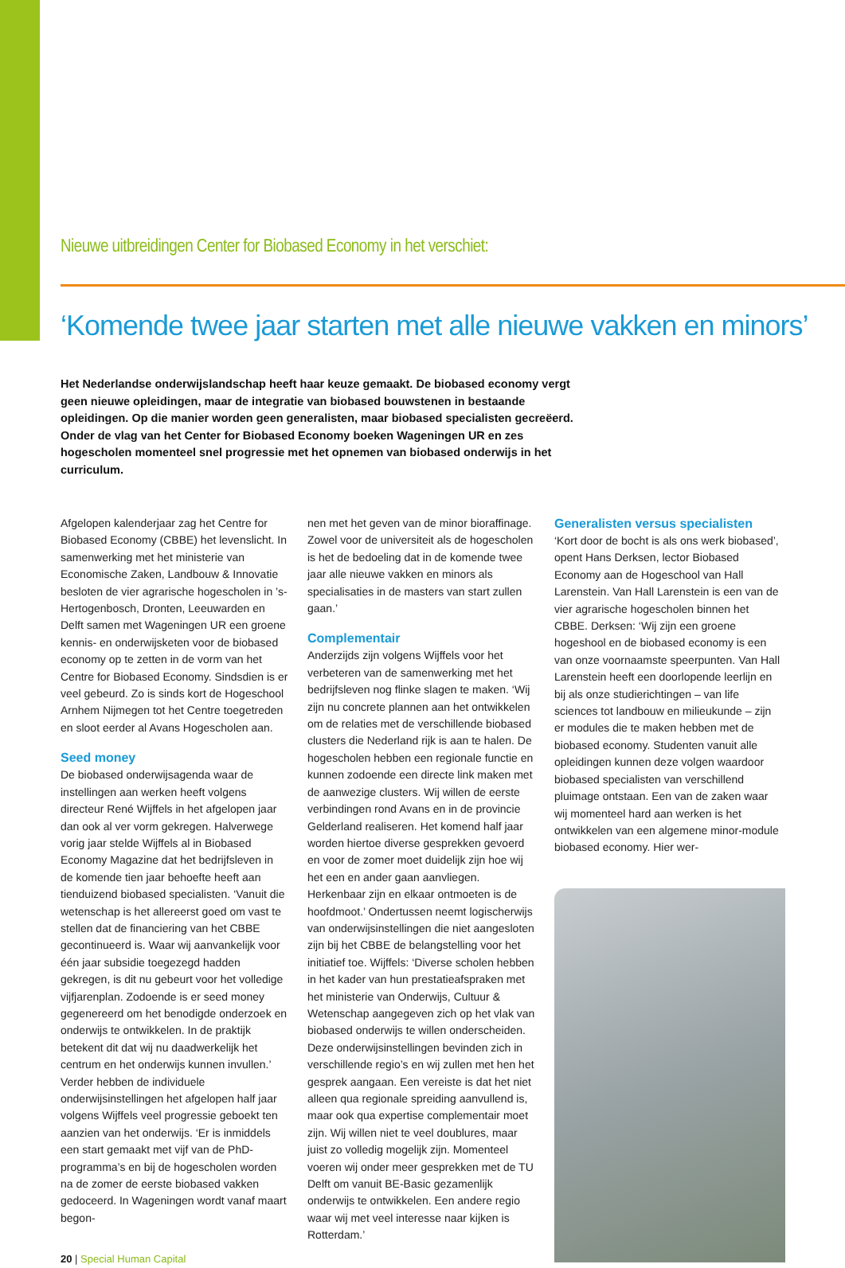Nieuwe uitbreidingen Center for Biobased Economy in het verschiet:
‘Komende twee jaar starten met alle nieuwe vakken en minors’
Het Nederlandse onderwijslandschap heeft haar keuze gemaakt. De biobased economy vergt geen nieuwe opleidingen, maar de integratie van biobased bouwstenen in bestaande opleidingen. Op die manier worden geen generalisten, maar biobased specialisten gecreëerd. Onder de vlag van het Center for Biobased Economy boeken Wageningen UR en zes hogescholen momenteel snel progressie met het opnemen van biobased onderwijs in het curriculum.
Afgelopen kalenderjaar zag het Centre for Biobased Economy (CBBE) het levenslicht. In samenwerking met het ministerie van Economische Zaken, Landbouw & Innovatie besloten de vier agrarische hogescholen in ’s-Hertogenbosch, Dronten, Leeuwarden en Delft samen met Wageningen UR een groene kennis- en onderwijsketen voor de biobased economy op te zetten in de vorm van het Centre for Biobased Economy. Sindsdien is er veel gebeurd. Zo is sinds kort de Hogeschool Arnhem Nijmegen tot het Centre toegetreden en sloot eerder al Avans Hogescholen aan.
Seed money
De biobased onderwijsagenda waar de instellingen aan werken heeft volgens directeur René Wijffels in het afgelopen jaar dan ook al ver vorm gekregen. Halverwege vorig jaar stelde Wijffels al in Biobased Economy Magazine dat het bedrijfsleven in de komende tien jaar behoefte heeft aan tienduizend biobased specialisten. ‘Vanuit die wetenschap is het allereerst goed om vast te stellen dat de financiering van het CBBE gecontinueerd is. Waar wij aanvankelijk voor één jaar subsidie toegezegd hadden gekregen, is dit nu gebeurt voor het volledige vijfjarenplan. Zodoende is er seed money gegenereerd om het benodigde onderzoek en onderwijs te ontwikkelen. In de praktijk betekent dit dat wij nu daadwerkelijk het centrum en het onderwijs kunnen invullen.’
Verder hebben de individuele onderwijsinstellingen het afgelopen half jaar volgens Wijffels veel progressie geboekt ten aanzien van het onderwijs. ‘Er is inmiddels een start gemaakt met vijf van de PhD-programma’s en bij de hogescholen worden na de zomer de eerste biobased vakken gedoceerd. In Wageningen wordt vanaf maart begon-
20 | Special Human Capital
nen met het geven van de minor bioraffinage. Zowel voor de universiteit als de hogescholen is het de bedoeling dat in de komende twee jaar alle nieuwe vakken en minors als specialisaties in de masters van start zullen gaan.’
Complementair
Anderzijds zijn volgens Wijffels voor het verbeteren van de samenwerking met het bedrijfsleven nog flinke slagen te maken. ‘Wij zijn nu concrete plannen aan het ontwikkelen om de relaties met de verschillende biobased clusters die Nederland rijk is aan te halen. De hogescholen hebben een regionale functie en kunnen zodoende een directe link maken met de aanwezige clusters. Wij willen de eerste verbindingen rond Avans en in de provincie Gelderland realiseren. Het komend half jaar worden hiertoe diverse gesprekken gevoerd en voor de zomer moet duidelijk zijn hoe wij het een en ander gaan aanvliegen. Herkenbaar zijn en elkaar ontmoeten is de hoofdmoot.’ Ondertussen neemt logischerwijs van onderwijsinstellingen die niet aangesloten zijn bij het CBBE de belangstelling voor het initiatief toe. Wijffels: ‘Diverse scholen hebben in het kader van hun prestatieafspraken met het ministerie van Onderwijs, Cultuur & Wetenschap aangegeven zich op het vlak van biobased onderwijs te willen onderscheiden. Deze onderwijsinstellingen bevinden zich in verschillende regio’s en wij zullen met hen het gesprek aangaan. Een vereiste is dat het niet alleen qua regionale spreiding aanvullend is, maar ook qua expertise complementair moet zijn. Wij willen niet te veel doublures, maar juist zo volledig mogelijk zijn. Momenteel voeren wij onder meer gesprekken met de TU Delft om vanuit BE-Basic gezamenlijk onderwijs te ontwikkelen. Een andere regio waar wij met veel interesse naar kijken is Rotterdam.’
Generalisten versus specialisten
‘Kort door de bocht is als ons werk biobased’, opent Hans Derksen, lector Biobased Economy aan de Hogeschool van Hall Larenstein. Van Hall Larenstein is een van de vier agrarische hogescholen binnen het CBBE. Derksen: ‘Wij zijn een groene hogeshool en de biobased economy is een van onze voornaamste speerpunten. Van Hall Larenstein heeft een doorlopende leerlijn en bij als onze studierichtingen – van life sciences tot landbouw en milieukunde – zijn er modules die te maken hebben met de biobased economy. Studenten vanuit alle opleidingen kunnen deze volgen waardoor biobased specialisten van verschillend pluimage ontstaan. Een van de zaken waar wij momenteel hard aan werken is het ontwikkelen van een algemene minor-module biobased economy. Hier wer-